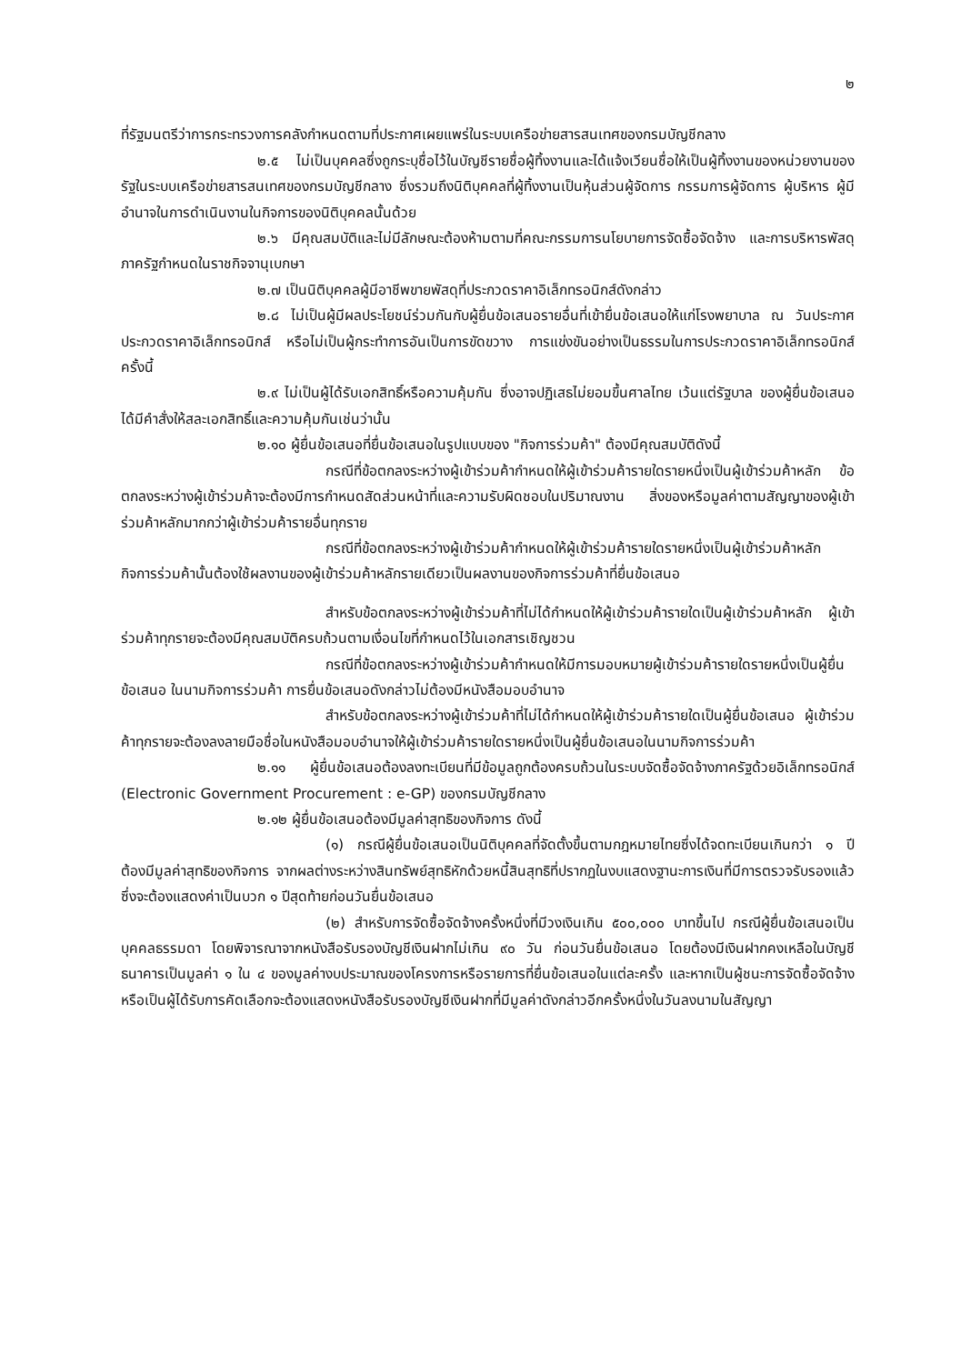๒
ที่รัฐมนตรีว่าการกระทรวงการคลังกำหนดตามที่ประกาศเผยแพร่ในระบบเครือข่ายสารสนเทศของกรมบัญชีกลาง
๒.๕ ไม่เป็นบุคคลซึ่งถูกระบุชื่อไว้ในบัญชีรายชื่อผู้ทิ้งงานและได้แจ้งเวียนชื่อให้เป็นผู้ทิ้งงานของหน่วยงานของรัฐในระบบเครือข่ายสารสนเทศของกรมบัญชีกลาง ซึ่งรวมถึงนิติบุคคลที่ผู้ทิ้งงานเป็นหุ้นส่วนผู้จัดการ กรรมการผู้จัดการ ผู้บริหาร ผู้มีอำนาจในการดำเนินงานในกิจการของนิติบุคคลนั้นด้วย
๒.๖ มีคุณสมบัติและไม่มีลักษณะต้องห้ามตามที่คณะกรรมการนโยบายการจัดซื้อจัดจ้าง และการบริหารพัสดุภาครัฐกำหนดในราชกิจจานุเบกษา
๒.๗ เป็นนิติบุคคลผู้มีอาชีพขายพัสดุที่ประกวดราคาอิเล็กทรอนิกส์ดังกล่าว
๒.๘ ไม่เป็นผู้มีผลประโยชน์ร่วมกันกับผู้ยื่นข้อเสนอรายอื่นที่เข้ายื่นข้อเสนอให้แก่โรงพยาบาล ณ วันประกาศประกวดราคาอิเล็กทรอนิกส์ หรือไม่เป็นผู้กระทำการอันเป็นการขัดขวาง การแข่งขันอย่างเป็นธรรมในการประกวดราคาอิเล็กทรอนิกส์ครั้งนี้
๒.๙ ไม่เป็นผู้ได้รับเอกสิทธิ์หรือความคุ้มกัน ซึ่งอาจปฏิเสธไม่ยอมขึ้นศาลไทย เว้นแต่รัฐบาล ของผู้ยื่นข้อเสนอได้มีคำสั่งให้สละเอกสิทธิ์และความคุ้มกันเช่นว่านั้น
๒.๑๐ ผู้ยื่นข้อเสนอที่ยื่นข้อเสนอในรูปแบบของ "กิจการร่วมค้า" ต้องมีคุณสมบัติดังนี้
กรณีที่ข้อตกลงระหว่างผู้เข้าร่วมค้ากำหนดให้ผู้เข้าร่วมค้ารายใดรายหนึ่งเป็นผู้เข้าร่วมค้าหลัก ข้อตกลงระหว่างผู้เข้าร่วมค้าจะต้องมีการกำหนดสัดส่วนหน้าที่และความรับผิดชอบในปริมาณงาน สิ่งของหรือมูลค่าตามสัญญาของผู้เข้าร่วมค้าหลักมากกว่าผู้เข้าร่วมค้ารายอื่นทุกราย
กรณีที่ข้อตกลงระหว่างผู้เข้าร่วมค้ากำหนดให้ผู้เข้าร่วมค้ารายใดรายหนึ่งเป็นผู้เข้าร่วมค้าหลัก กิจการร่วมค้านั้นต้องใช้ผลงานของผู้เข้าร่วมค้าหลักรายเดียวเป็นผลงานของกิจการร่วมค้าที่ยื่นข้อเสนอ
สำหรับข้อตกลงระหว่างผู้เข้าร่วมค้าที่ไม่ได้กำหนดให้ผู้เข้าร่วมค้ารายใดเป็นผู้เข้าร่วมค้าหลัก ผู้เข้าร่วมค้าทุกรายจะต้องมีคุณสมบัติครบถ้วนตามเงื่อนไขที่กำหนดไว้ในเอกสารเชิญชวน
กรณีที่ข้อตกลงระหว่างผู้เข้าร่วมค้ากำหนดให้มีการมอบหมายผู้เข้าร่วมค้ารายใดรายหนึ่งเป็นผู้ยื่นข้อเสนอ ในนามกิจการร่วมค้า การยื่นข้อเสนอดังกล่าวไม่ต้องมีหนังสือมอบอำนาจ
สำหรับข้อตกลงระหว่างผู้เข้าร่วมค้าที่ไม่ได้กำหนดให้ผู้เข้าร่วมค้ารายใดเป็นผู้ยื่นข้อเสนอ ผู้เข้าร่วมค้าทุกรายจะต้องลงลายมือชื่อในหนังสือมอบอำนาจให้ผู้เข้าร่วมค้ารายใดรายหนึ่งเป็นผู้ยื่นข้อเสนอในนามกิจการร่วมค้า
๒.๑๑ ผู้ยื่นข้อเสนอต้องลงทะเบียนที่มีข้อมูลถูกต้องครบถ้วนในระบบจัดซื้อจัดจ้างภาครัฐด้วยอิเล็กทรอนิกส์ (Electronic Government Procurement : e-GP) ของกรมบัญชีกลาง
๒.๑๒ ผู้ยื่นข้อเสนอต้องมีมูลค่าสุทธิของกิจการ ดังนี้
(๑) กรณีผู้ยื่นข้อเสนอเป็นนิติบุคคลที่จัดตั้งขึ้นตามกฎหมายไทยซึ่งได้จดทะเบียนเกินกว่า ๑ ปี ต้องมีมูลค่าสุทธิของกิจการ จากผลต่างระหว่างสินทรัพย์สุทธิหักด้วยหนี้สินสุทธิที่ปรากฏในงบแสดงฐานะการเงินที่มีการตรวจรับรองแล้ว ซึ่งจะต้องแสดงค่าเป็นบวก ๑ ปีสุดท้ายก่อนวันยื่นข้อเสนอ
(๒) สำหรับการจัดซื้อจัดจ้างครั้งหนึ่งที่มีวงเงินเกิน ๕๐๐,๐๐๐ บาทขึ้นไป กรณีผู้ยื่นข้อเสนอเป็นบุคคลธรรมดา โดยพิจารณาจากหนังสือรับรองบัญชีเงินฝากไม่เกิน ๙๐ วัน ก่อนวันยื่นข้อเสนอ โดยต้องมีเงินฝากคงเหลือในบัญชีธนาคารเป็นมูลค่า ๑ ใน ๔ ของมูลค่างบประมาณของโครงการหรือรายการที่ยื่นข้อเสนอในแต่ละครั้ง และหากเป็นผู้ชนะการจัดซื้อจัดจ้างหรือเป็นผู้ได้รับการคัดเลือกจะต้องแสดงหนังสือรับรองบัญชีเงินฝากที่มีมูลค่าดังกล่าวอีกครั้งหนึ่งในวันลงนามในสัญญา